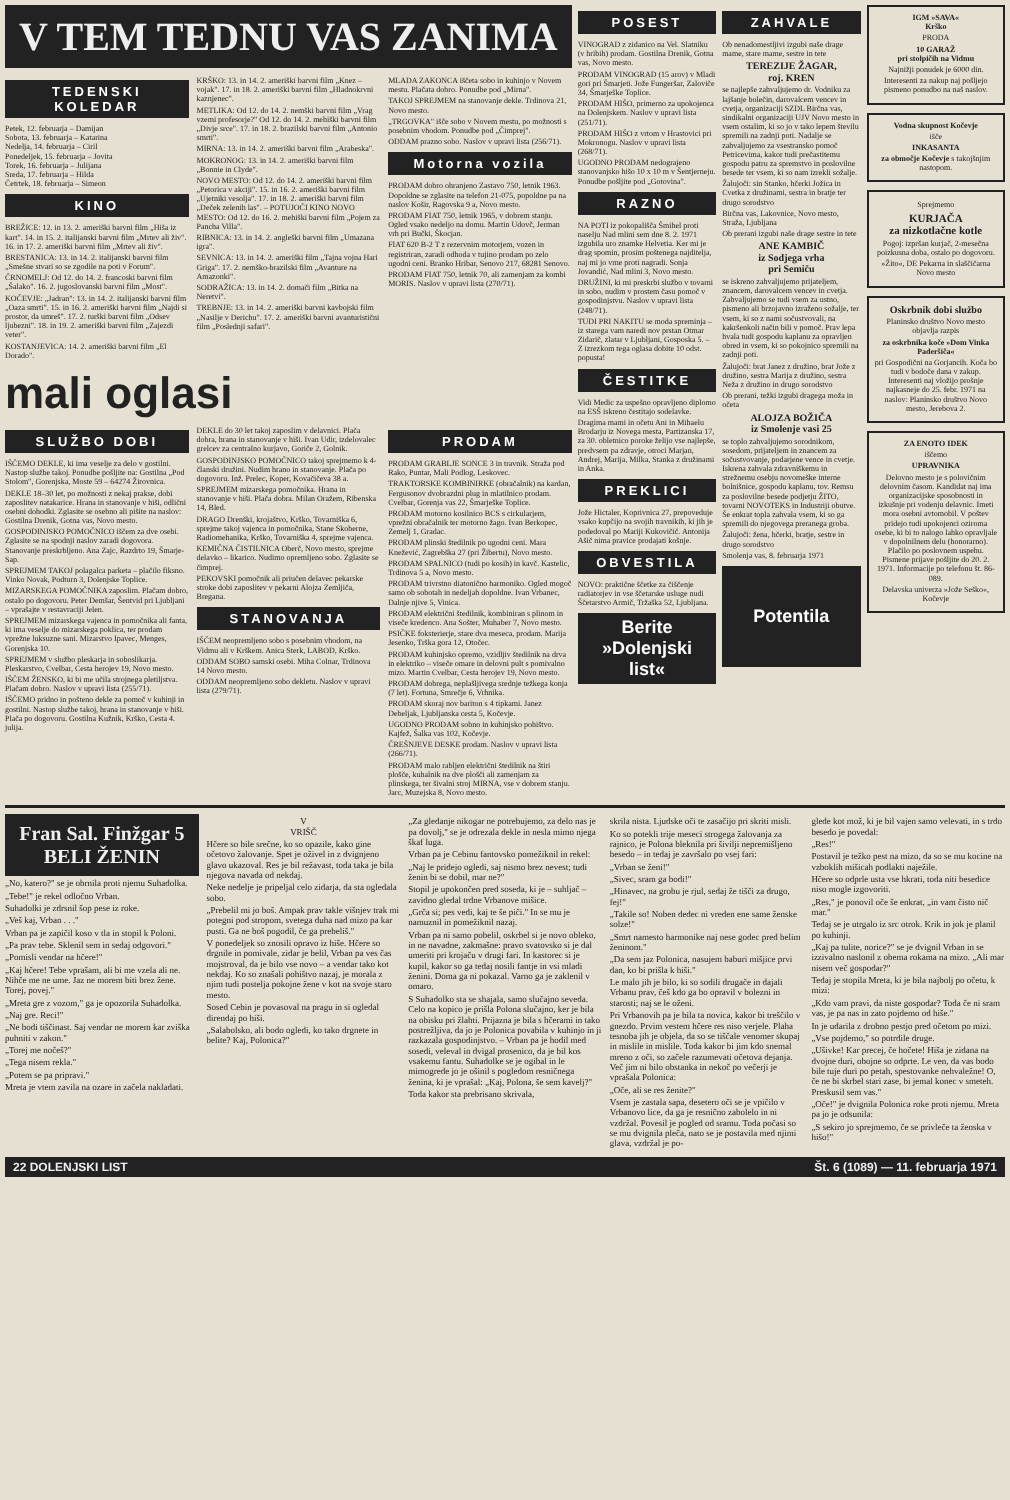V TEM TEDNU VAS ZANIMA
TEDENSKI KOLEDAR
Petek, 12. februarja – Damijan
Sobota, 13. februarja – Katarina
Nedelja, 14. februarja – Ciril
Ponedeljek, 15. februarja – Jovita
Torek, 16. februarja – Julijana
Sreda, 17. februarja – Hilda
Četrtek, 18. februarja – Simeon
KINO
BREŽICE: 12. in 13. 2. ameriški barvni film „Hiša iz kart". 14. in 15. 2. italijanski barvni film „Mrtev ali živ". 16. in 17. 2. ameriški barvni film „Mrtev ali živ".
BRESTANICA: 13. in 14. 2. italijanski barvni film „Smešne stvari so se zgodile na poti v Forum".
ČRNOMELJ: Od 12. do 14. 2. francoski barvni film „Šalako". 16. 2. jugoslovanski barvni film „Most".
KOČEVJE: „Jadran": 13. in 14. 2. italijanski barvni film „Oaza smrti". 15. in 16. 2. ameriški barvni film „Najdi si prostor, da umreš". 17. 2. turški barvni film „Odsev ljubezni". 18. in 19. 2. ameriški barvni film „Zajezdi veter".
KOSTANJEVICA: 14. 2. ameriški barvni film „El Dorado".
KRŠKO: 13. in 14. 2. ameriški barvni film „Knez – vojak". 17. in 18. 2. ameriški barvni film „Hladnokrvni kaznjenec".
METLIKA: Od 12. do 14. 2. nemški barvni film „Vrag vzemi profesorje?" Od 12. do 14. 2. mehiški barvni film „Divje srce". 17. in 18. 2. brazilski barvni film „Antonio smrti".
MIRNA: 13. in 14. 2. ameriški barvni film „Arabeska".
MOKRONOG: 13. in 14. 2. ameriški barvni film „Bonnie in Clyde".
NOVO MESTO: Od 12. do 14. 2. ameriški barvni film „Petorica v akciji". 15. in 16. 2. ameriški barvni film „Ujetniki vesolja". 17. in 18. 2. ameriški barvni film „Deček zelenih las". – POTUJOČI KINO NOVO MESTO: Od 12. do 16. 2. mehiški barvni film „Pojem za Pancha Villa".
RIBNICA: 13. in 14. 2. angleški barvni film „Umazana igra".
SEVNICA: 13. in 14. 2. ameriški film „Tajna vojna Hari Griga". 17. 2. nemško-brazilski film „Avanture na Amazonki".
SODRAŽICA: 13. in 14. 2. domači film „Bitka na Neretvi".
TREBNJE: 13. in 14. 2. ameriški barvni kavbojski film „Nasilje v Derichu". 17. 2. ameriški barvni avanturistični film „Poslednji safari".
MLADA ZAKONCA iščeta sobo in kuhinjo v Novem mestu. Plačata dobro. Ponudbe pod „Mirna".
TAKOJ SPREJMEM na stanovanje dekle. Trdinova 21, Novo mesto.
„TRGOVKA" išče sobo v Novem mestu, po možnosti s posebnim vhodom. Ponudbe pod „Čimprej".
ODDAM prazno sobo. Naslov v upravi lista (256/71).
Motorna vozila
PRODAM dobro ohranjeno Zastavo 750, letnik 1963. Dopoldne se zglasite na telefon 21-075, popoldne pa na naslov Košir, Ragovska 9 a, Novo mesto.
PRODAM FIAT 750, letnik 1965, v dobrem stanju. Ogled vsako nedeljo na domu. Martin Udovč, Jerman vrh pri Bučki, Škocjan.
FIAT 620 B-2 T z rezervnim motorjem, vozen in registriran, zaradi odhoda v tujino prodam po zelo ugodni ceni. Branko Hribar, Senovo 217, 68281 Senovo.
PRODAM FIAT 750, letnik 70, ali zamenjam za kombi MORIS. Naslov v upravi lista (270/71).
mali oglasi
SLUŽBO DOBI
IŠČEMO DEKLE, ki ima veselje za delo v gostilni. Nastop službe takoj. Ponudbe pošljite na: Gostilna „Pod Stolom", Gorenjska, Moste 59 – 64274 Žirovnica.
DEKLE 18–30 let, po možnosti z nekaj prakse, dobi zaposlitev natakarice. Hrana in stanovanje v hiši, odlični osebni dohodki. Zglasite se osebno ali pišite na naslov: Gostilna Drenik, Gotna vas, Novo mesto.
GOSPODINJSKO POMOČNICO iščem za dve osebi. Zglasite se na spodnji naslov zaradi dogovora. Stanovanje preskrbljeno. Ana Zajc, Razdrto 19, Šmarje-Sap.
SPREJMEM TAKOJ polagalca parketa – plačilo fiksno. Vinko Novak, Podturn 3, Dolenjske Toplice.
MIZARSKEGA POMOČNIKA zaposlim. Plačam dobro, ostalo po dogovoru. Peter Demšar, Šentvid pri Ljubljani – vprašajte v restavraciji Jelen.
SPREJMEM mizarskega vajenca in pomočnika ali fanta, ki ima veselje do mizarskega poklica, ter prodam vprežne luksuzne sani. Mizarstvo Ipavec, Menges, Gorenjska 10.
SPREJMEM v službo pleskarja in soboslikarja. Pleskarstvo, Cvelbar, Cesta herojev 19, Novo mesto.
IŠČEM ŽENSKO, ki bi me učila strojnega pletiljstva. Plačam dobro. Naslov v upravi lista (255/71).
IŠČEMO pridno in pošteno dekle za pomoč v kuhinji in gostilni. Nastop službe takoj, hrana in stanovanje v hiši. Plača po dogovoru. Gostilna Kužnik, Krško, Cesta 4. julija.
DEKLE do 30 let takoj zaposlim v delavnici. Plača dobra, hrana in stanovanje v hiši. Ivan Udir, izdelovalec grelcev za centralno kurjavo, Goriče 2, Golnik.
GOSPODINJSKO POMOČNICO takoj sprejmemo k 4-članski družini. Nudim hrano in stanovanje. Plača po dogovoru. Inž. Prelec, Koper, Kovačičeva 38 a.
SPREJMEM mizarskega pomočnika. Hrana in stanovanje v hiši. Plača dobra. Milan Oražem, Ribenska 14, Bled.
DRAGO Drenški, krojaštvo, Krško, Tovarniška 6, sprejme takoj vajenca in pomočnika, Stane Skoberne, Radiomehanika, Krško, Tovarniška 4, sprejme vajenca.
KEMIČNA ČISTILNICA Oberč, Novo mesto, sprejme delavko – likarico. Nudimo opremljeno sobo. Zglasite se čimprej.
PEKOVSKI pomočnik ali priučen delavec pekarske stroke dobi zaposlitev v pekarni Alojza Zemljiča, Bregana.
STANOVANJA
IŠČEM neopremljeno sobo s posebnim vhodom, na Vidmu ali v Krškem. Anica Sterk, LABOD, Krško.
ODDAM SOBO samski osebi. Miha Colnar, Trdinova 14 Novo mesto.
ODDAM neopremljeno sobo dekletu. Naslov v upravi lista (279/71).
PRODAM
PRODAM GRABLJE SONCE 3 in travnik. Straža pod Rako, Puntar, Mali Podlog, Leskovec.
TRAKTORSKE KOMBINIRKE (obračalnik) na kardan, Fergusonov dvobrazdni plug in mlatilnico prodam. Cvelbar, Gorenja vas 22, Šmarješke Toplice.
PRODAM motorno kosilnico BCS s cirkularjem, vprežni obračalnik ter motorno žago. Ivan Berkopec, Zemelj 1, Gradac.
PRODAM plinski štedilnik po ugodni ceni. Mara Knežević, Zagrebška 27 (pri Žibertu), Novo mesto.
PRODAM SPALNICO (tudi po kosih) in kavč. Kastelic, Trdinova 5 a, Novo mesto.
PRODAM trivrstno diatonično harmoniko. Ogled mogoč samo ob sobotah in nedeljah dopoldne. Ivan Vrbanec, Dalnje njive 5, Vinica.
PRODAM električni štedilnik, kombiniran s plinom in viseče kredenco. Ana Sošter, Muhaber 7, Novo mesto.
PSIČKE foksterierje, stare dva meseca, prodam. Marija Jesenko, Trška gora 12, Otočec.
PRODAM kuhinjsko opremo, vzidljiv štedilnik na drva in elektriko – viseče omare in delovni pult s pomivalno mizo. Martin Cvelbar, Cesta herojev 19, Novo mesto.
PRODAM dobrega, neplašljivega srednje težkega konja (7 let). Fortuna, Smrečje 6, Vrhnika.
PRODAM skoraj nov bariton s 4 tipkami. Janez Debeljak, Ljubljanska cesta 5, Kočevje.
UGODNO PRODAM sobno in kuhinjsko pohištvo. Kajfež, Šalka vas 102, Kočevje.
ČREŠNJEVE DESKE prodam. Naslov v upravi lista (266/71).
PRODAM malo rabljen električni štedilnik na štiri plošče, kuhalnik na dve plošči ali zamenjam za plinskega, ter šivalni stroj MIRNA, vse v dobrem stanju. Jarc, Muzejska 8, Novo mesto.
POSEST
VINOGRAD z zidanico na Vel. Slatniku (v hribih) prodam. Gostilna Drenik, Gotna vas, Novo mesto.
PRODAM VINOGRAD (15 arov) v Mladi gori pri Šmarjeti. Jože Fungeršar, Zaloviče 34, Šmarješke Toplice.
PRODAM HIŠO, primerno za upokojenca na Dolenjskem. Naslov v upravi lista (251/71).
PRODAM HIŠO z vrtom v Hrastovici pri Mokronogu. Naslov v upravi lista (268/71).
UGODNO PRODAM nedograjeno stanovanjsko hišo 10 x 10 m v Šentjerneju. Ponudbe pošljite pod „Gotovina".
RAZNO
NA POTI iz pokopališča Šmihel proti naselju Nad mlini sem dne 8. 2. 1971 izgubila uro znamke Helvetia. Ker mi je drag spomin, prosim poštenega najditelja, naj mi jo vrne proti nagradi. Sonja Jovandić, Nad mlini 3, Novo mesto.
DRUŽINI, ki mi preskrbi službo v tovarni in sobo, nudim v prostem času pomoč v gospodinjstvu. Naslov v upravi lista (248/71).
TUDI PRI NAKITU se moda spreminja – iz starega vam naredi nov prstan Otmar Zidarič, zlatar v Ljubljani, Gosposka 5. – Z izrezkom tega oglasa dobite 10 odst. popusta!
ČESTITKE
Vidi Medic za uspešno opravljeno diplomo na ESŠ iskreno čestitajo sodelavke.
Dragima mami in očetu Ani in Mihaelu Brodarju iz Novega mesta, Partizanska 17, za 30. obletnico poroke želijo vse najlepše, predvsem pa zdravje, otroci Marjan, Andrej, Marija, Milka, Stanka z družinami in Anka.
PREKLICI
Jože Hictaler, Koprivnica 27, prepoveduje vsako kupčijo na svojih travnikih, ki jih je podedoval po Mariji Kukovičič. Antonija Ašič nima pravice prodajati košnje.
OBVESTILA
NOVO: praktične ščetke za čiščenje radiatorjev in vse ščetarske usluge nudi Ščetarstvo Armič, Tržaška 52, Ljubljana.
Berite
»Dolenjski list«
ZAHVALE
Ob nenadomestljivi izgubi naše drage mame, stare mame, sestre in tete
TEREZIJE ŽAGAR,
roj. KREN
se najlepše zahvaljujemo dr. Vodniku za lajšanje bolečin, darovalcem vencev in cvetja, organizaciji SZDL Birčna vas, sindikalni organizaciji UJV Novo mesto in vsem ostalim, ki so jo v tako lepem številu spremili na zadnji poti. Nadalje se zahvaljujemo za vsestransko pomoč Petricevima, kakor tudi prečastitemu gospodu patru za spremstvo in poslovilne besede ter vsem, ki so nam izrekli sožalje.
Žalujoči: sin Stanko, hčerki Jožica in Cvetka z družinami, sestra in bratje ter drugo sorodstvo
Birčna vas, Lakovnice, Novo mesto, Straža, Ljubljana
Ob prerani izgubi naše drage sestre in tete
ANE KAMBIČ
iz Sodjega vrha
pri Semiču
se iskreno zahvaljujemo prijateljem, znancem, darovalcem vencev in cvetja. Zahvaljujemo se tudi vsem za ustno, pismeno ali brzojavno izraženo sožalje, ter vsem, ki so z nami sočustvovali, na kakršenkoli način bili v pomoč. Prav lepa hvala tudi gospodu kaplanu za opravljen obred in vsem, ki so pokojnico spremili na zadnji poti.
Žalujoči: brat Janez z družino, brat Jože z družino, sestra Marija z družino, sestra Neža z družino in drugo sorodstvo
Ob prerani, težki izgubi dragega moža in očeta
ALOJZA BOŽIČA
iz Smolenje vasi 25
se toplo zahvaljujemo sorodnikom, sosedom, prijateljem in znancem za sočustvovanje, podarjene vence in cvetje. Iskrena zahvala zdravniškemu in strežnemu osebju novomeške interne bolnišnice, gospodu kaplanu, tov. Remsu za poslovilne besede podjetju ŽITO, tovarni NOVOTEKS in Industriji obutve. Še enkrat topla zahvala vsem, ki so ga spremili do njegovega preranega groba.
Žalujoči: žena, hčerki, bratje, sestre in drugo sorodstvo
Smolenja vas, 8. februarja 1971
Potentila
IGM »SAVA«
Krško
PRODA
10 GARAŽ
pri stolpičih na Vidmu
Najnižji ponudek je 6000 din.
Interesenti za nakup naj pošljejo pismeno ponudbo na naš naslov.
Vodna skupnost Kočevje
išče
INKASANTA
za območje Kočevje s takojšnjim nastopom.
Sprejmemo
KURJAČA
za nizkotlačne kotle
Pogoj: izpršan kurjač, 2-mesečna poizkusna doba, ostalo po dogovoru.
»Žito«, DE Pekarna in slaščičarna Novo mesto
Oskrbnik dobi službo
Planinsko društvo Novo mesto objavlja razpis
za oskrbnika koče »Dom Vinka Paderšiča«
pri Gospodični na Gorjancih. Koča bo tudi v bodoče dana v zakup. Interesenti naj vložijo prošnje najkasneje do 25. febr. 1971 na naslov: Planinsko društvo Novo mesto, Jerebova 2.
ZA ENOTO IDEK
iščemo
UPRAVNIKA
Delovno mesto je s polovičnim delovnim časom. Kandidat naj ima organizacijske sposobnosti in izkušnje pri vodenju delavnic. Imeti mora osebni avtomobil. V poštev pridejo tudi upokojenci oziroma osebe, ki bi to nalogo lahko opravljale v dopolnilnem delu (honorarno). Plačilo po poslovnem uspehu. Pismene prijave pošljite do 20. 2. 1971. Informacije po telefonu št. 86-089.
Delavska univerza »Jože Seško«, Kočevje
Fran Sal. Finžgar 5
BELI ŽENIN
„No, katero?" se je obrnila proti njemu Suhadolka.
„Tebe!" je rekel odločno Vrban.
Suhadolki je zdrsnil šop pese iz roke.
„Veš kaj, Vrban . . ."
Vrban pa je zapičil koso v tla in stopil k Poloni.
„Pa prav tebe. Sklenil sem in sedaj odgovori."
„Pomisli vendar na hčere!"
„Kaj hčere! Tebe vprašam, ali bi me vzela ali ne. Nihče me ne ume. Jaz ne morem biti brez žene. Torej, povej."
„Mreta gre z vozom," ga je opozorila Suhadolka.
„Naj gre. Reci!"
„Ne bodi tiščinast. Saj vendar ne morem kar zviška puhniti v zakon."
„Torej me nočeš?"
„Tega nisem rekla."
„Potem se pa pripravi."
Mreta je vtem zavila na ozare in začela nakladati.
V
VRIŠČ
Hčere so bile srečne, ko so opazile, kako gine očetovo žalovanje. Spet je oživel in z dvignjeno glavo ukazoval. Res je bil režavast, toda taka je bila njegova navada od nekdaj.
Neke nedelje je pripeljal celo zidarja, da sta ogledala sobo.
„Prebelil mi jo boš. Ampak prav takle višnjev trak mi potegni pod stropom, svetega duha nad mizo pa kar pusti. Ga ne boš pogodil, če ga prebeliš."
V ponedeljek so znosili opravo iz hiše. Hčere so drgnile in pomivale, zidar je belil, Vrban pa ves čas mojstroval, da je bilo vse novo – a vendar tako kot nekdaj. Ko so znašali pohištvo nazaj, je morala z njim tudi postelja pokojne žene v kot na svoje staro mesto.
Sosed Cebin je povasoval na pragu in si ogledal direndaj po hiši.
„Salabolsko, ali bodo ogledi, ko tako drgnete in belite? Kaj, Polonica?"
„Za gledanje nikogar ne potrebujemo, za delo nas je pa dovolj," se je odrezala dekle in nesla mimo njega škaf luga.
Vrban pa je Cebinu fantovsko pomežiknil in rekel:
„Naj le pridejo ogledi, saj nismo brez nevest; tudi ženin bi se dobil, mar ne?"
Stopil je upokončen pred soseda, ki je – suhljač – zavidno gledal trdne Vrbanove mišice.
„Grča si; pes vedi, kaj te še piči." In se mu je namuznil in pomežiknil nazaj.
Vrban pa ni samo pobelil, oskrbel si je novo obleko, in ne navadne, zakmašne: pravo svatovsko si je dal umeriti pri krojaču v drugi fari. In kastorec si je kupil, kakor so ga tedaj nosili fantje in vsi mladi ženini. Doma ga ni pokazal. Varno ga je zaklenil v omaro.
S Suhadolko sta se shajala, samo slučajno seveda. Celo na kopico je prišla Polona slučajno, ker je bila na obisku pri žlahti. Prijazna je bila s hčerami in tako postrežljiva, da jo je Polonica povabila v kuhinjo in ji razkazala gospodinjstvo. – Vrban pa je hodil med sosedi, veleval in dvigal prosenico, da je bil kos vsakemu fantu. Suhadolke se je ogibal in le mimogrede jo je ošinil s pogledom resničnega ženina, ki je vprašal: „Kaj, Polona, še sem kavelj?"
Toda kakor sta prebrisano skrivala,
skrila nista. Ljudske oči te zasačijo pri skriti misli.
Ko so potekli trije meseci strogega žalovanja za rajnico, je Polona bleknila pri šivilji nepremišljeno besedo – in tedaj je završalo po vsej fari:
„Vrban se ženi!"
„Sivec, sram ga bodi!"
„Hinavec, na grobu je rjul, sedaj že tišči za drugo, fej!"
„Takile so! Noben dedec ni vreden ene same ženske solze!"
„Smrt namesto harmonike naj nese godec pred belim ženinom."
„Da sem jaz Polonica, nasujem baburi mišjice prvi dan, ko bi prišla k hiši."
Le malo jih je bilo, ki so sodili drugače in dajali Vrbanu prav, češ kdo ga bo opravil v bolezni in starosti; naj se le oženi.
Pri Vrbanovih pa je bila ta novica, kakor bi treščilo v gnezdo. Prvim vestem hčere res niso verjele. Plaha tesnoba jih je objela, da so se tiščale venomer skupaj in mislile in mislile. Toda kakor bi jim kdo snemal mreno z oči, so začele razumevati očetova dejanja. Več jim ni bilo obstanka in nekoč po večerji je vprašala Polonica:
„Oče, ali se res ženite?"
Vsem je zastala sapa, desetero oči se je vpičilo v Vrbanovo lice, da ga je resnično zabolelo in ni vzdržal. Povesil je pogled od sramu. Toda počasi so se mu dvignila pleča, nato se je postavila med njimi glava, vzdržal je po-
glede kot mož, ki je bil vajen samo velevati, in s trdo besedo je povedal:
„Res!"
Postavil je težko pest na mizo, da so se mu kocine na vzboklih mišicah podlakti naježile.
Hčere so odprle usta vse hkrati, toda niti besedice niso mogle izgovoriti.
„Res," je ponovil oče še enkrat, „in vam čisto nič mar."
Tedaj se je utrgalo iz src otrok. Krik in jok je planil po kuhinji.
„Kaj pa tulite, norice?" se je dvignil Vrban in se izzivalno naslonil z obema rokama na mizo. „Ali mar nisem več gospodar?"
Tedaj je stopila Mreta, ki je bila najbolj po očetu, k mizi:
„Kdo vam pravi, da niste gospodar? Toda če ni sram vas, je pa nas in zato pojdemo od hiše."
In je udarila z drobno pestjo pred očetom po mizi.
„Vse pojdemo," so potrdile druge.
„Ušivke! Kar precej, če hočete! Hiša je zidana na dvojne duri, obojne so odprte. Le ven, da vas bodo bile tuje duri po petah, spestovanke nehvaležne! O, če ne bi skrbel stari zase, bi jemal konec v smeteh. Preskusil sem vas."
„Oče!" je dvignila Polonica roke proti njemu. Mreta pa jo je odsunila:
„S sekiro jo sprejmemo, če se privleče ta ženska v hišo!"
22 DOLENJSKI LIST Št. 6 (1089) — 11. februarja 1971